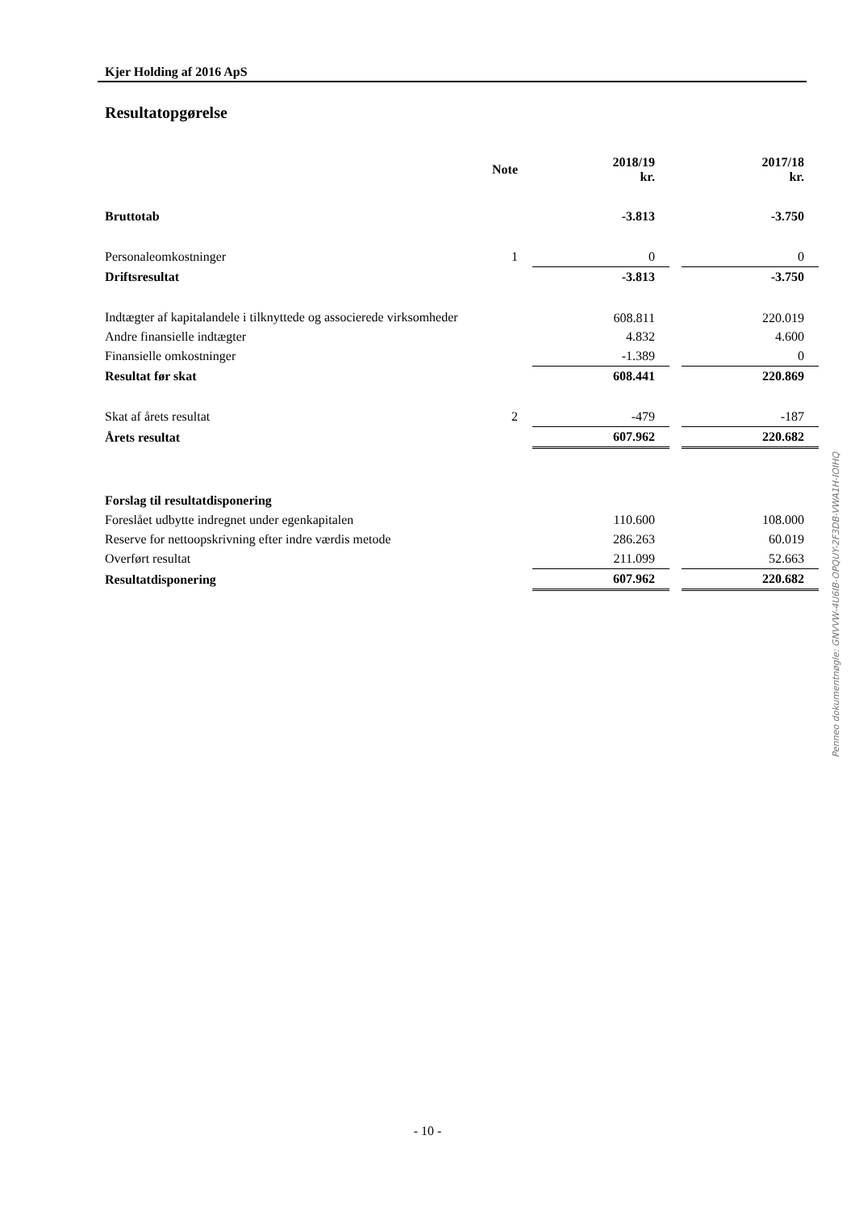Kjer Holding af 2016 ApS
Resultatopgørelse
| | Note | 2018/19 kr. | | 2017/18 kr. |
| --- | --- | --- | --- | --- |
| Bruttotab | | -3.813 | | -3.750 |
| Personaleomkostninger | 1 | 0 | | 0 |
| Driftsresultat | | -3.813 | | -3.750 |
| Indtægter af kapitalandele i tilknyttede og associerede virksomheder | | 608.811 | | 220.019 |
| Andre finansielle indtægter | | 4.832 | | 4.600 |
| Finansielle omkostninger | | -1.389 | | 0 |
| Resultat før skat | | 608.441 | | 220.869 |
| Skat af årets resultat | 2 | -479 | | -187 |
| Årets resultat | | 607.962 | | 220.682 |
| Forslag til resultatdisponering | | | | |
| Foreslået udbytte indregnet under egenkapitalen | | 110.600 | | 108.000 |
| Reserve for nettoopskrivning efter indre værdis metode | | 286.263 | | 60.019 |
| Overført resultat | | 211.099 | | 52.663 |
| Resultatdisponering | | 607.962 | | 220.682 |
Penneo dokumentnøgle: GNVVW-4U6IB-OPQUY-2F3DB-VWA1H-IOIHQ
- 10 -